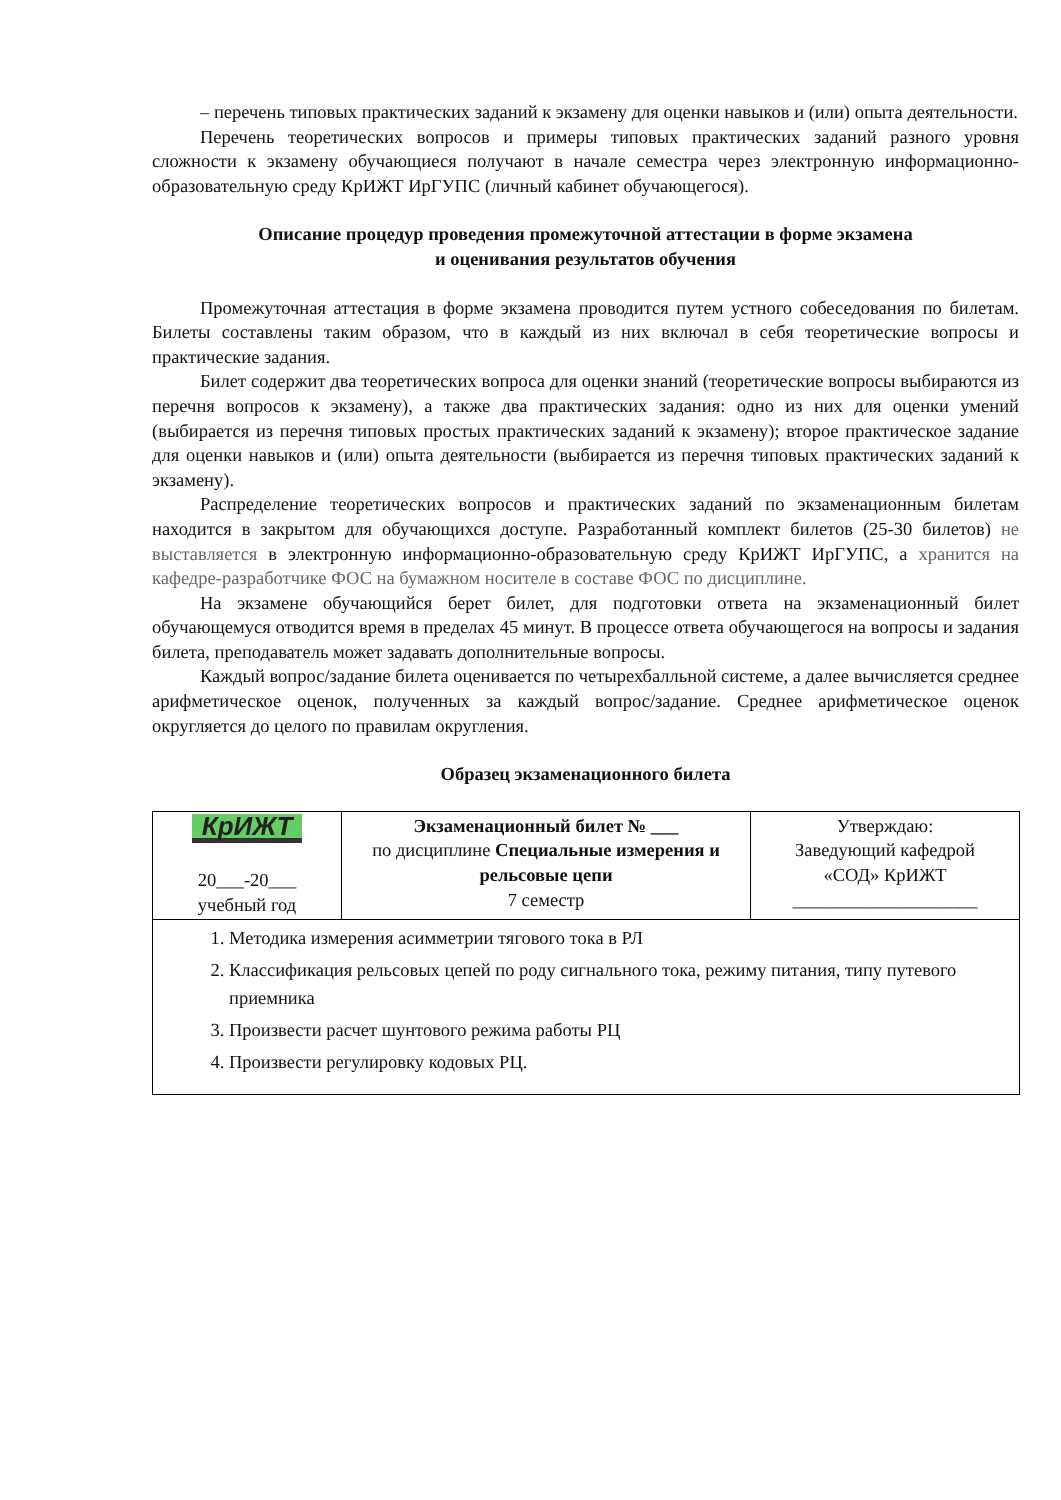– перечень типовых практических заданий к экзамену для оценки навыков и (или) опыта деятельности.
Перечень теоретических вопросов и примеры типовых практических заданий разного уровня сложности к экзамену обучающиеся получают в начале семестра через электронную информационно-образовательную среду КрИЖТ ИрГУПС (личный кабинет обучающегося).
Описание процедур проведения промежуточной аттестации в форме экзамена
и оценивания результатов обучения
Промежуточная аттестация в форме экзамена проводится путем устного собеседования по билетам. Билеты составлены таким образом, что в каждый из них включал в себя теоретические вопросы и практические задания.
Билет содержит два теоретических вопроса для оценки знаний (теоретические вопросы выбираются из перечня вопросов к экзамену), а также два практических задания: одно из них для оценки умений (выбирается из перечня типовых простых практических заданий к экзамену); второе практическое задание для оценки навыков и (или) опыта деятельности (выбирается из перечня типовых практических заданий к экзамену).
Распределение теоретических вопросов и практических заданий по экзаменационным билетам находится в закрытом для обучающихся доступе. Разработанный комплект билетов (25-30 билетов) не выставляется в электронную информационно-образовательную среду КрИЖТ ИрГУПС, а хранится на кафедре-разработчике ФОС на бумажном носителе в составе ФОС по дисциплине.
На экзамене обучающийся берет билет, для подготовки ответа на экзаменационный билет обучающемуся отводится время в пределах 45 минут. В процессе ответа обучающегося на вопросы и задания билета, преподаватель может задавать дополнительные вопросы.
Каждый вопрос/задание билета оценивается по четырехбалльной системе, а далее вычисляется среднее арифметическое оценок, полученных за каждый вопрос/задание. Среднее арифметическое оценок округляется до целого по правилам округления.
Образец экзаменационного билета
| КрИЖТ 20___-20___ учебный год | Экзаменационный билет № ___ по дисциплине Специальные измерения и рельсовые цепи 7 семестр | Утверждаю: Заведующий кафедрой «СОД» КрИЖТ ____________________ |
| 1. Методика измерения асимметрии тягового тока в РЛ 2. Классификация рельсовых цепей по роду сигнального тока, режиму питания, типу путевого приемника 3. Произвести расчет шунтового режима работы РЦ 4. Произвести регулировку кодовых РЦ. | | |